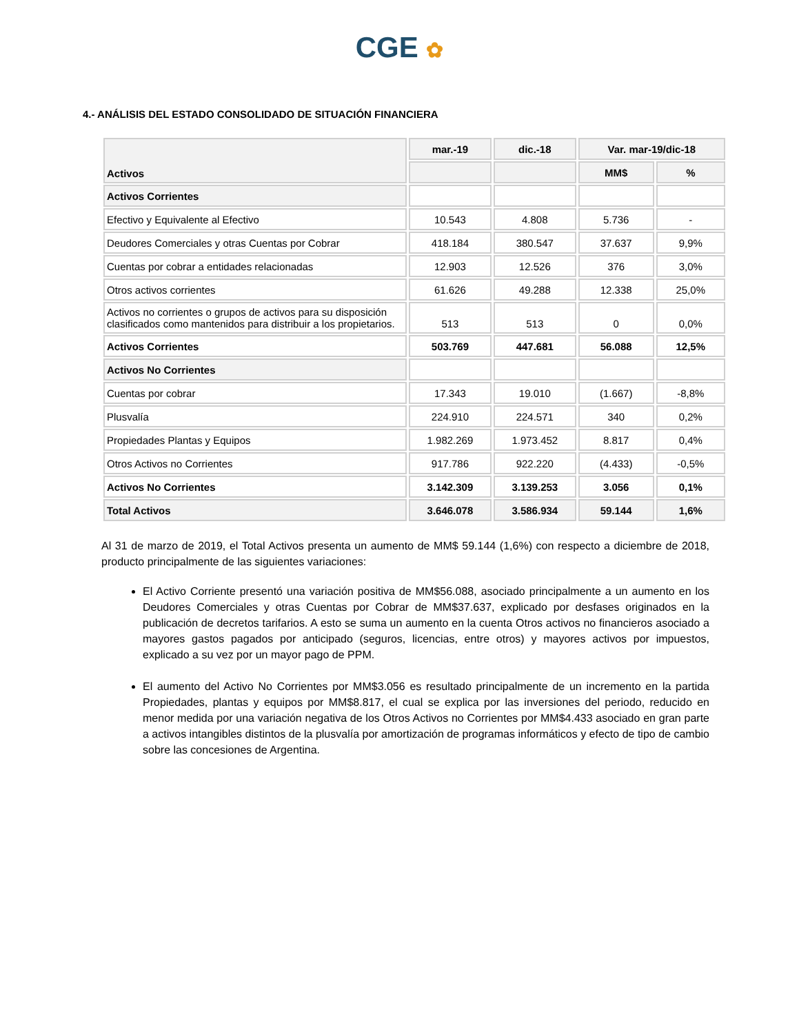CGE ✿
4.- ANÁLISIS DEL ESTADO CONSOLIDADO DE SITUACIÓN FINANCIERA
| Activos | mar.-19 | dic.-18 | Var. mar-19/dic-18 | |
| --- | --- | --- | --- | --- |
| | | | MM$ | % |
| Activos Corrientes | | | | |
| Efectivo y Equivalente al Efectivo | 10.543 | 4.808 | 5.736 | - |
| Deudores Comerciales y otras Cuentas por Cobrar | 418.184 | 380.547 | 37.637 | 9,9% |
| Cuentas por cobrar a entidades relacionadas | 12.903 | 12.526 | 376 | 3,0% |
| Otros activos corrientes | 61.626 | 49.288 | 12.338 | 25,0% |
| Activos no corrientes o grupos de activos para su disposición clasificados como mantenidos para distribuir a los propietarios. | 513 | 513 | 0 | 0,0% |
| Activos Corrientes | 503.769 | 447.681 | 56.088 | 12,5% |
| Activos No Corrientes | | | | |
| Cuentas por cobrar | 17.343 | 19.010 | (1.667) | -8,8% |
| Plusvalía | 224.910 | 224.571 | 340 | 0,2% |
| Propiedades Plantas y Equipos | 1.982.269 | 1.973.452 | 8.817 | 0,4% |
| Otros Activos no Corrientes | 917.786 | 922.220 | (4.433) | -0,5% |
| Activos No Corrientes | 3.142.309 | 3.139.253 | 3.056 | 0,1% |
| Total Activos | 3.646.078 | 3.586.934 | 59.144 | 1,6% |
Al 31 de marzo de 2019, el Total Activos presenta un aumento de MM$ 59.144 (1,6%) con respecto a diciembre de 2018, producto principalmente de las siguientes variaciones:
El Activo Corriente presentó una variación positiva de MM$56.088, asociado principalmente a un aumento en los Deudores Comerciales y otras Cuentas por Cobrar de MM$37.637, explicado por desfases originados en la publicación de decretos tarifarios. A esto se suma un aumento en la cuenta Otros activos no financieros asociado a mayores gastos pagados por anticipado (seguros, licencias, entre otros) y mayores activos por impuestos, explicado a su vez por un mayor pago de PPM.
El aumento del Activo No Corrientes por MM$3.056 es resultado principalmente de un incremento en la partida Propiedades, plantas y equipos por MM$8.817, el cual se explica por las inversiones del periodo, reducido en menor medida por una variación negativa de los Otros Activos no Corrientes por MM$4.433 asociado en gran parte a activos intangibles distintos de la plusvalía por amortización de programas informáticos y efecto de tipo de cambio sobre las concesiones de Argentina.